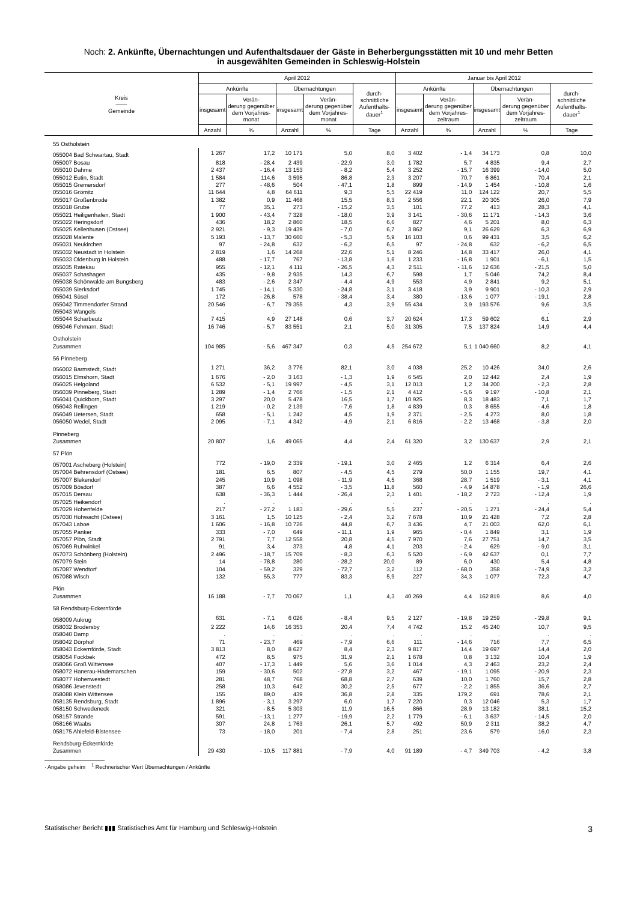Noch: 2. Ankünfte, Übernachtungen und Aufenthaltsdauer der Gäste in Beherbergungsstätten mit 10 und mehr Betten
in ausgewählten Gemeinden in Schleswig-Holstein
| Kreis —— Gemeinde | April 2012 | | | | | Januar bis April 2012 | | | | |
| --- | --- | --- | --- | --- | --- | --- | --- | --- | --- | --- |
| | Ankünfte | | Übernachtungen | | durch- schnittliche Aufenthalts- dauer<sup>1</sup> | Ankünfte | | Übernachtungen | | durch- schnittliche Aufenthalts- dauer<sup>1</sup> |
| | insgesamt | Verän- derung gegenüber dem Vorjahres- monat | insgesamt | Verän- derung gegenüber dem Vorjahres- monat | | insgesamt | Verän- derung gegenüber dem Vorjahres- zeitraum | insgesamt | Verän- derung gegenüber dem Vorjahres- zeitraum | |
| | Anzahl | % | Anzahl | % | Tage | Anzahl | % | Anzahl | % | Tage |
| 55 Ostholstein | | | | | | | | | | |
| 055004 Bad Schwartau, Stadt | 1 267 | 17,2 | 10 171 | 5,0 | 8,0 | 3 402 | - 1,4 | 34 173 | 0,8 | 10,0 |
| 055007 Bosau | 818 | - 28,4 | 2 439 | - 22,9 | 3,0 | 1 782 | 5,7 | 4 835 | 9,4 | 2,7 |
| 055010 Dahme | 2 437 | - 16,4 | 13 153 | - 8,2 | 5,4 | 3 252 | - 15,7 | 16 399 | - 14,0 | 5,0 |
| 055012 Eutin, Stadt | 1 584 | 114,6 | 3 595 | 86,8 | 2,3 | 3 207 | 70,7 | 6 861 | 70,4 | 2,1 |
| 055015 Gremersdorf | 277 | - 48,6 | 504 | - 47,1 | 1,8 | 899 | - 14,9 | 1 454 | - 10,8 | 1,6 |
| 055016 Grömitz | 11 644 | 4,8 | 64 611 | 9,3 | 5,5 | 22 419 | 11,0 | 124 122 | 20,7 | 5,5 |
| 055017 Großenbrode | 1 382 | 0,9 | 11 468 | 15,5 | 8,3 | 2 556 | 22,1 | 20 305 | 26,0 | 7,9 |
| 055018 Grube | 77 | 35,1 | 273 | - 15,2 | 3,5 | 101 | 77,2 | 413 | 28,3 | 4,1 |
| 055021 Heiligenhafen, Stadt | 1 900 | - 43,4 | 7 328 | - 18,0 | 3,9 | 3 141 | - 30,6 | 11 171 | - 14,3 | 3,6 |
| 055022 Heringsdorf | 436 | 18,2 | 2 860 | 18,5 | 6,6 | 827 | 4,6 | 5 201 | 8,0 | 6,3 |
| 055025 Kellenhusen (Ostsee) | 2 921 | - 9,3 | 19 439 | - 7,0 | 6,7 | 3 862 | 9,1 | 26 629 | 6,3 | 6,9 |
| 055028 Malente | 5 193 | - 13,7 | 30 660 | - 5,3 | 5,9 | 16 103 | 0,6 | 99 431 | 3,5 | 6,2 |
| 055031 Neukirchen | 97 | - 24,8 | 632 | - 6,2 | 6,5 | 97 | - 24,8 | 632 | - 6,2 | 6,5 |
| 055032 Neustadt in Holstein | 2 819 | 1,6 | 14 268 | 22,6 | 5,1 | 8 246 | 14,8 | 33 417 | 26,0 | 4,1 |
| 055033 Oldenburg in Holstein | 488 | - 17,7 | 767 | - 13,8 | 1,6 | 1 233 | - 16,8 | 1 901 | - 6,1 | 1,5 |
| 055035 Ratekau | 955 | - 12,1 | 4 111 | - 26,5 | 4,3 | 2 511 | - 11,6 | 12 636 | - 21,5 | 5,0 |
| 055037 Schashagen | 435 | - 9,8 | 2 935 | 14,3 | 6,7 | 598 | 1,7 | 5 046 | 74,2 | 8,4 |
| 055038 Schönwalde am Bungsberg | 483 | - 2,6 | 2 347 | - 4,4 | 4,9 | 553 | 4,9 | 2 841 | 9,2 | 5,1 |
| 055039 Sierksdorf | 1 745 | - 14,1 | 5 330 | - 24,8 | 3,1 | 3 418 | 3,9 | 9 901 | - 10,3 | 2,9 |
| 055041 Süsel | 172 | - 26,8 | 578 | - 38,4 | 3,4 | 380 | - 13,6 | 1 077 | - 19,1 | 2,8 |
| 055042 Timmendorfer Strand | 20 546 | - 6,7 | 79 355 | 4,3 | 3,9 | 55 434 | 3,9 | 193 576 | 9,6 | 3,5 |
| 055043 Wangels | . | . | . | . | . | . | . | . | . | . |
| 055044 Scharbeutz | 7 415 | 4,9 | 27 148 | 0,6 | 3,7 | 20 624 | 17,3 | 59 602 | 6,1 | 2,9 |
| 055046 Fehmarn, Stadt | 16 746 | - 5,7 | 83 551 | 2,1 | 5,0 | 31 305 | 7,5 | 137 824 | 14,9 | 4,4 |
| Ostholstein Zusammen | 104 985 | - 5,6 | 467 347 | 0,3 | 4,5 | 254 672 | 5,1 | 1 040 660 | 8,2 | 4,1 |
| 56 Pinneberg | | | | | | | | | | |
| 056002 Barmstedt, Stadt | 1 271 | 36,2 | 3 776 | 82,1 | 3,0 | 4 038 | 25,2 | 10 426 | 34,0 | 2,6 |
| 056015 Elmshorn, Stadt | 1 676 | - 2,0 | 3 163 | - 1,3 | 1,9 | 6 545 | 2,0 | 12 442 | 2,4 | 1,9 |
| 056025 Helgoland | 6 532 | - 5,1 | 19 997 | - 4,5 | 3,1 | 12 013 | 1,2 | 34 200 | - 2,3 | 2,8 |
| 056039 Pinneberg, Stadt | 1 289 | - 1,4 | 2 766 | - 1,5 | 2,1 | 4 412 | - 5,6 | 9 197 | - 10,8 | 2,1 |
| 056041 Quickborn, Stadt | 3 297 | 20,0 | 5 478 | 16,5 | 1,7 | 10 925 | 8,3 | 18 483 | 7,1 | 1,7 |
| 056043 Rellingen | 1 219 | - 0,2 | 2 139 | - 7,6 | 1,8 | 4 839 | 0,3 | 8 655 | - 4,6 | 1,8 |
| 056049 Uetersen, Stadt | 658 | - 5,1 | 1 242 | 4,5 | 1,9 | 2 371 | - 2,5 | 4 273 | 8,0 | 1,8 |
| 056050 Wedel, Stadt | 2 095 | - 7,1 | 4 342 | - 4,9 | 2,1 | 6 816 | - 2,2 | 13 468 | - 3,8 | 2,0 |
| Pinneberg Zusammen | 20 807 | 1,6 | 49 065 | 4,4 | 2,4 | 61 320 | 3,2 | 130 637 | 2,9 | 2,1 |
| 57 Plön | | | | | | | | | | |
| 057001 Ascheberg (Holstein) | 772 | - 19,0 | 2 339 | - 19,1 | 3,0 | 2 465 | 1,2 | 6 314 | 6,4 | 2,6 |
| 057004 Behrensdorf (Ostsee) | 181 | 6,5 | 807 | - 4,5 | 4,5 | 279 | 50,0 | 1 155 | 19,7 | 4,1 |
| 057007 Blekendorf | 245 | 10,9 | 1 098 | - 11,9 | 4,5 | 368 | 28,7 | 1 519 | - 3,1 | 4,1 |
| 057009 Bösdorf | 387 | 6,6 | 4 552 | - 3,5 | 11,8 | 560 | - 4,9 | 14 878 | - 1,9 | 26,6 |
| 057015 Dersau | 638 | - 36,3 | 1 444 | - 26,4 | 2,3 | 1 401 | - 18,2 | 2 723 | - 12,4 | 1,9 |
| 057025 Heikendorf | . | . | . | . | . | . | . | . | . | . |
| 057029 Hohenfelde | 217 | - 27,2 | 1 183 | - 29,6 | 5,5 | 237 | - 20,5 | 1 271 | - 24,4 | 5,4 |
| 057030 Hohwacht (Ostsee) | 3 161 | 1,5 | 10 125 | - 2,4 | 3,2 | 7 678 | 10,9 | 21 428 | 7,2 | 2,8 |
| 057043 Laboe | 1 606 | - 16,8 | 10 726 | 44,8 | 6,7 | 3 436 | 4,7 | 21 003 | 62,0 | 6,1 |
| 057055 Panker | 333 | - 7,0 | 649 | - 11,1 | 1,9 | 965 | - 0,4 | 1 849 | 3,1 | 1,9 |
| 057057 Plön, Stadt | 2 791 | 7,7 | 12 558 | 20,8 | 4,5 | 7 970 | 7,6 | 27 751 | 14,7 | 3,5 |
| 057069 Ruhwinkel | 91 | 3,4 | 373 | 4,8 | 4,1 | 203 | - 2,4 | 629 | - 9,0 | 3,1 |
| 057073 Schönberg (Holstein) | 2 496 | - 18,7 | 15 709 | - 8,3 | 6,3 | 5 520 | - 6,9 | 42 637 | 0,1 | 7,7 |
| 057079 Stein | 14 | - 78,8 | 280 | - 28,2 | 20,0 | 89 | 6,0 | 430 | 5,4 | 4,8 |
| 057087 Wendtorf | 104 | - 59,2 | 329 | - 72,7 | 3,2 | 112 | - 68,0 | 358 | - 74,9 | 3,2 |
| 057088 Wisch | 132 | 55,3 | 777 | 83,3 | 5,9 | 227 | 34,3 | 1 077 | 72,3 | 4,7 |
| Plön Zusammen | 16 188 | - 7,7 | 70 067 | 1,1 | 4,3 | 40 269 | 4,4 | 162 819 | 8,6 | 4,0 |
| 58 Rendsburg-Eckernförde | | | | | | | | | | |
| 058009 Aukrug | 631 | - 7,1 | 6 026 | - 8,4 | 9,5 | 2 127 | - 19,8 | 19 259 | - 29,8 | 9,1 |
| 058032 Brodersby | 2 222 | 14,6 | 16 353 | 20,4 | 7,4 | 4 742 | 15,2 | 45 240 | 10,7 | 9,5 |
| 058040 Damp | . | . | . | . | . | . | . | . | . | . |
| 058042 Dörphof | 71 | - 23,7 | 469 | - 7,9 | 6,6 | 111 | - 14,6 | 716 | 7,7 | 6,5 |
| 058043 Eckernförde, Stadt | 3 813 | 8,0 | 8 627 | 8,4 | 2,3 | 9 817 | 14,4 | 19 697 | 14,4 | 2,0 |
| 058054 Fockbek | 472 | 8,5 | 975 | 31,9 | 2,1 | 1 678 | 0,8 | 3 132 | 10,4 | 1,9 |
| 058066 Groß Wittensee | 407 | - 17,3 | 1 449 | 5,6 | 3,6 | 1 014 | 4,3 | 2 463 | 23,2 | 2,4 |
| 058072 Hanerau-Hademarschen | 159 | - 30,6 | 502 | - 27,8 | 3,2 | 467 | - 19,1 | 1 095 | - 20,9 | 2,3 |
| 058077 Hohenwestedt | 281 | 48,7 | 768 | 68,8 | 2,7 | 639 | 10,0 | 1 760 | 15,7 | 2,8 |
| 058086 Jevenstedt | 258 | 10,3 | 642 | 30,2 | 2,5 | 677 | - 2,2 | 1 855 | 36,6 | 2,7 |
| 058088 Klein Wittensee | 155 | 89,0 | 439 | 36,8 | 2,8 | 335 | 179,2 | 691 | 78,6 | 2,1 |
| 058135 Rendsburg, Stadt | 1 896 | - 3,1 | 3 297 | 6,0 | 1,7 | 7 220 | 0,3 | 12 046 | 5,3 | 1,7 |
| 058150 Schwedeneck | 321 | - 8,5 | 5 303 | 11,9 | 16,5 | 866 | 28,9 | 13 182 | 38,1 | 15,2 |
| 058157 Strande | 591 | - 13,1 | 1 277 | - 19,9 | 2,2 | 1 779 | - 6,1 | 3 637 | - 14,5 | 2,0 |
| 058166 Waabs | 307 | 24,8 | 1 763 | 26,1 | 5,7 | 492 | 50,9 | 2 311 | 38,2 | 4,7 |
| 058175 Ahlefeld-Bistensee | 73 | - 18,0 | 201 | - 7,4 | 2,8 | 251 | 23,6 | 579 | 16,0 | 2,3 |
| Rendsburg-Eckernförde Zusammen | 29 430 | - 10,5 | 117 881 | - 7,9 | 4,0 | 91 189 | - 4,7 | 349 703 | - 4,2 | 3,8 |
· Angabe geheim <sup>1</sup> Rechnerischer Wert Übernachtungen / Ankünfte
Statistischer Bericht ▮▮▮ Statistisches Amt für Hamburg und Schleswig-Holstein 3